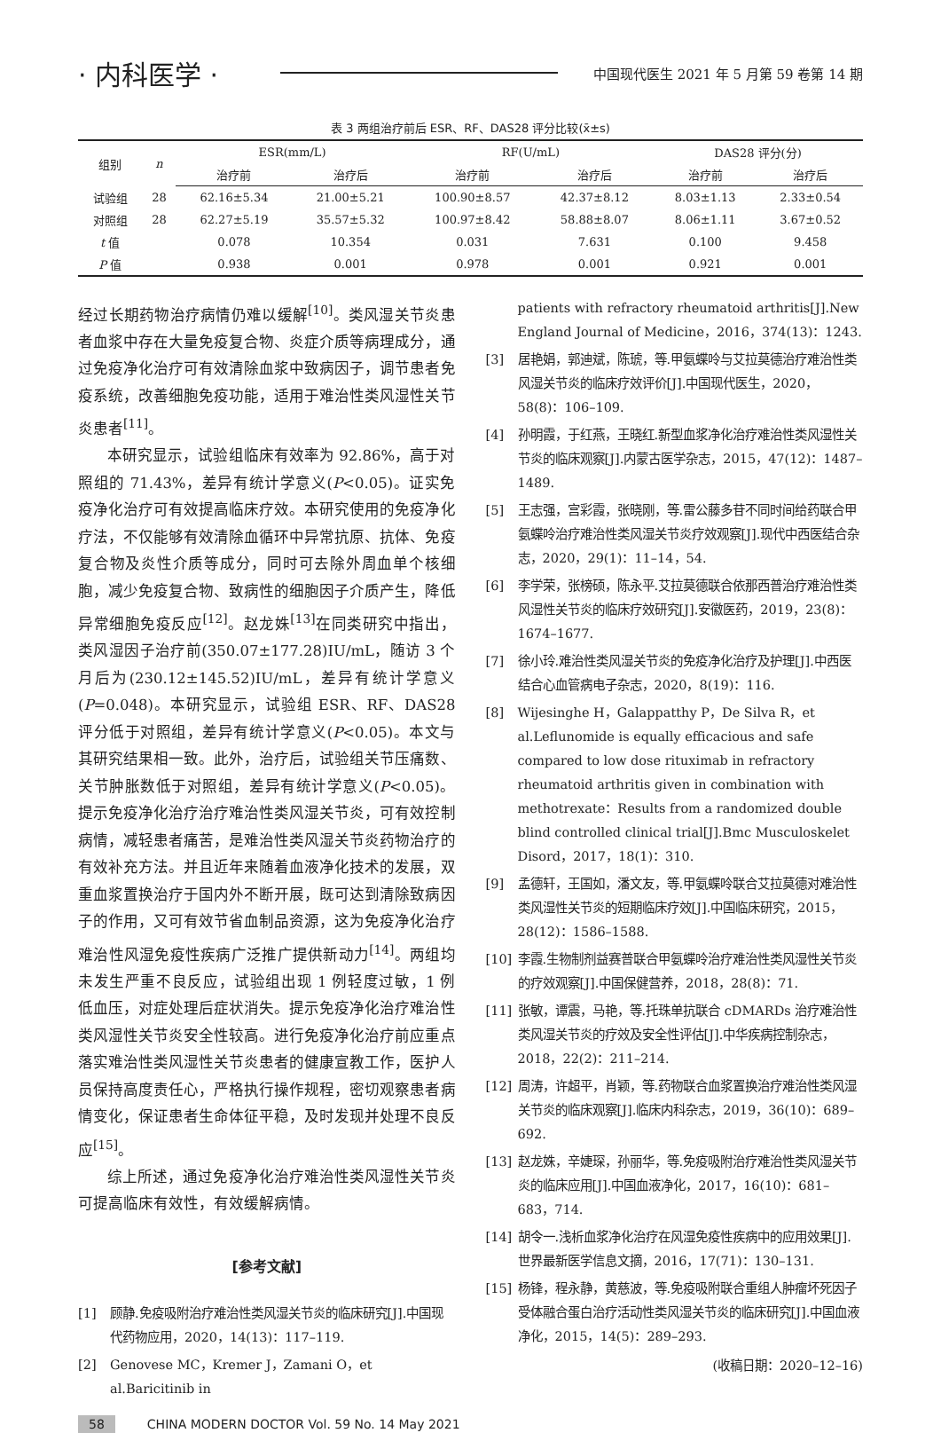· 内科医学 · 中国现代医生 2021 年 5 月第 59 卷第 14 期
表 3 两组治疗前后 ESR、RF、DAS28 评分比较(x̄±s)
| 组别 | n | ESR(mm/L) | | RF(U/mL) | | DAS28 评分(分) | |
| --- | --- | --- | --- | --- | --- | --- | --- |
| | | 治疗前 | 治疗后 | 治疗前 | 治疗后 | 治疗前 | 治疗后 |
| 试验组 | 28 | 62.16±5.34 | 21.00±5.21 | 100.90±8.57 | 42.37±8.12 | 8.03±1.13 | 2.33±0.54 |
| 对照组 | 28 | 62.27±5.19 | 35.57±5.32 | 100.97±8.42 | 58.88±8.07 | 8.06±1.11 | 3.67±0.52 |
| t 值 | | 0.078 | 10.354 | 0.031 | 7.631 | 0.100 | 9.458 |
| P 值 | | 0.938 | 0.001 | 0.978 | 0.001 | 0.921 | 0.001 |
经过长期药物治疗病情仍难以缓解<sup>[10]</sup>。类风湿关节炎患者血浆中存在大量免疫复合物、炎症介质等病理成分，通过免疫净化治疗可有效清除血浆中致病因子，调节患者免疫系统，改善细胞免疫功能，适用于难治性类风湿性关节炎患者<sup>[11]</sup>。
本研究显示，试验组临床有效率为 92.86%，高于对照组的 71.43%，差异有统计学意义(P<0.05)。证实免疫净化治疗可有效提高临床疗效。本研究使用的免疫净化疗法，不仅能够有效清除血循环中异常抗原、抗体、免疫复合物及炎性介质等成分，同时可去除外周血单个核细胞，减少免疫复合物、致病性的细胞因子介质产生，降低异常细胞免疫反应<sup>[12]</sup>。赵龙姝<sup>[13]</sup>在同类研究中指出，类风湿因子治疗前(350.07±177.28)IU/mL，随访 3 个月后为(230.12±145.52)IU/mL，差异有统计学意义(P=0.048)。本研究显示，试验组 ESR、RF、DAS28 评分低于对照组，差异有统计学意义(P<0.05)。本文与其研究结果相一致。此外，治疗后，试验组关节压痛数、关节肿胀数低于对照组，差异有统计学意义(P<0.05)。提示免疫净化治疗治疗难治性类风湿关节炎，可有效控制病情，减轻患者痛苦，是难治性类风湿关节炎药物治疗的有效补充方法。并且近年来随着血液净化技术的发展，双重血浆置换治疗于国内外不断开展，既可达到清除致病因子的作用，又可有效节省血制品资源，这为免疫净化治疗难治性风湿免疫性疾病广泛推广提供新动力<sup>[14]</sup>。两组均未发生严重不良反应，试验组出现 1 例轻度过敏，1 例低血压，对症处理后症状消失。提示免疫净化治疗难治性类风湿性关节炎安全性较高。进行免疫净化治疗前应重点落实难治性类风湿性关节炎患者的健康宣教工作，医护人员保持高度责任心，严格执行操作规程，密切观察患者病情变化，保证患者生命体征平稳，及时发现并处理不良反应<sup>[15]</sup>。
综上所述，通过免疫净化治疗难治性类风湿性关节炎可提高临床有效性，有效缓解病情。
[参考文献]
[1] 顾静.免疫吸附治疗难治性类风湿关节炎的临床研究[J].中国现代药物应用，2020，14(13)：117–119.
[2] Genovese MC，Kremer J，Zamani O，et al.Baricitinib in
patients with refractory rheumatoid arthritis[J].New England Journal of Medicine，2016，374(13)：1243.
[3] 居艳娟，郭迪斌，陈琥，等.甲氨蝶呤与艾拉莫德治疗难治性类风湿关节炎的临床疗效评价[J].中国现代医生，2020，58(8)：106–109.
[4] 孙明霞，于红燕，王晓红.新型血浆净化治疗难治性类风湿性关节炎的临床观察[J].内蒙古医学杂志，2015，47(12)：1487–1489.
[5] 王志强，宫彩霞，张晓刚，等.雷公藤多苷不同时间给药联合甲氨蝶呤治疗难治性类风湿关节炎疗效观察[J].现代中西医结合杂志，2020，29(1)：11–14，54.
[6] 李学荣，张榜硕，陈永平.艾拉莫德联合依那西普治疗难治性类风湿性关节炎的临床疗效研究[J].安徽医药，2019，23(8)：1674–1677.
[7] 徐小玲.难治性类风湿关节炎的免疫净化治疗及护理[J].中西医结合心血管病电子杂志，2020，8(19)：116.
[8] Wijesinghe H，Galappatthy P，De Silva R，et al.Leflunomide is equally efficacious and safe compared to low dose rituximab in refractory rheumatoid arthritis given in combination with methotrexate：Results from a randomized double blind controlled clinical trial[J].Bmc Musculoskelet Disord，2017，18(1)：310.
[9] 孟德轩，王国如，潘文友，等.甲氨蝶呤联合艾拉莫德对难治性类风湿性关节炎的短期临床疗效[J].中国临床研究，2015，28(12)：1586–1588.
[10] 李霞.生物制剂益赛普联合甲氨蝶呤治疗难治性类风湿性关节炎的疗效观察[J].中国保健营养，2018，28(8)：71.
[11] 张敏，谭震，马艳，等.托珠单抗联合 cDMARDs 治疗难治性类风湿关节炎的疗效及安全性评估[J].中华疾病控制杂志，2018，22(2)：211–214.
[12] 周涛，许超平，肖颖，等.药物联合血浆置换治疗难治性类风湿关节炎的临床观察[J].临床内科杂志，2019，36(10)：689–692.
[13] 赵龙姝，辛婕琛，孙丽华，等.免疫吸附治疗难治性类风湿关节炎的临床应用[J].中国血液净化，2017，16(10)：681–683，714.
[14] 胡令一.浅析血浆净化治疗在风湿免疫性疾病中的应用效果[J].世界最新医学信息文摘，2016，17(71)：130–131.
[15] 杨锋，程永静，黄慈波，等.免疫吸附联合重组人肿瘤坏死因子受体融合蛋白治疗活动性类风湿关节炎的临床研究[J].中国血液净化，2015，14(5)：289–293.
(收稿日期：2020–12–16)
58 CHINA MODERN DOCTOR Vol. 59 No. 14 May 2021